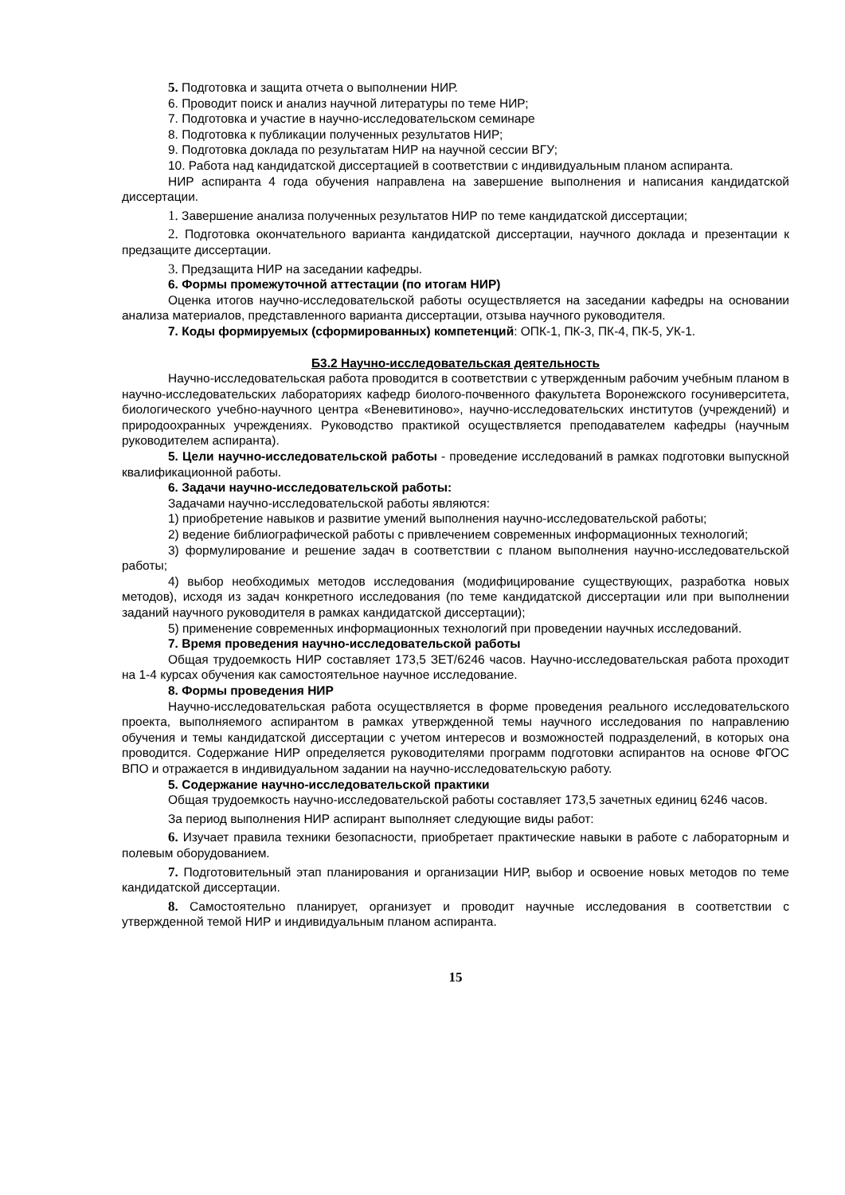5. Подготовка и защита отчета о выполнении НИР.
6. Проводит поиск и анализ научной литературы по теме НИР;
7. Подготовка и участие в научно-исследовательском семинаре
8. Подготовка к публикации полученных результатов НИР;
9. Подготовка доклада по результатам НИР на научной сессии ВГУ;
10. Работа над кандидатской диссертацией в соответствии с индивидуальным планом аспиранта.
НИР аспиранта 4 года обучения направлена на завершение выполнения и написания кандидатской диссертации.
1. Завершение анализа полученных результатов НИР по теме кандидатской диссертации;
2. Подготовка окончательного варианта кандидатской диссертации, научного доклада и презентации к предзащите диссертации.
3. Предзащита НИР на заседании кафедры.
6. Формы промежуточной аттестации (по итогам НИР)
Оценка итогов научно-исследовательской работы осуществляется на заседании кафедры на основании анализа материалов, представленного варианта диссертации, отзыва научного руководителя.
7. Коды формируемых (сформированных) компетенций: ОПК-1, ПК-3, ПК-4, ПК-5, УК-1.
Б3.2 Научно-исследовательская деятельность
Научно-исследовательская работа проводится в соответствии с утвержденным рабочим учебным планом в научно-исследовательских лабораториях кафедр биолого-почвенного факультета Воронежского госуниверситета, биологического учебно-научного центра «Веневитиново», научно-исследовательских институтов (учреждений) и природоохранных учреждениях. Руководство практикой осуществляется преподавателем кафедры (научным руководителем аспиранта).
5. Цели научно-исследовательской работы - проведение исследований в рамках подготовки выпускной квалификационной работы.
6. Задачи научно-исследовательской работы:
Задачами научно-исследовательской работы являются:
1) приобретение навыков и развитие умений выполнения научно-исследовательской работы;
2) ведение библиографической работы с привлечением современных информационных технологий;
3) формулирование и решение задач в соответствии с планом выполнения научно-исследовательской работы;
4) выбор необходимых методов исследования (модифицирование существующих, разработка новых методов), исходя из задач конкретного исследования (по теме кандидатской диссертации или при выполнении заданий научного руководителя в рамках кандидатской диссертации);
5) применение современных информационных технологий при проведении научных исследований.
7. Время проведения научно-исследовательской работы
Общая трудоемкость НИР составляет 173,5 ЗЕТ/6246 часов. Научно-исследовательская работа проходит на 1-4 курсах обучения как самостоятельное научное исследование.
8. Формы проведения НИР
Научно-исследовательская работа осуществляется в форме проведения реального исследовательского проекта, выполняемого аспирантом в рамках утвержденной темы научного исследования по направлению обучения и темы кандидатской диссертации с учетом интересов и возможностей подразделений, в которых она проводится. Содержание НИР определяется руководителями программ подготовки аспирантов на основе ФГОС ВПО и отражается в индивидуальном задании на научно-исследовательскую работу.
5. Содержание научно-исследовательской практики
Общая трудоемкость научно-исследовательской работы составляет 173,5 зачетных единиц 6246 часов.
За период выполнения НИР аспирант выполняет следующие виды работ:
6. Изучает правила техники безопасности, приобретает практические навыки в работе с лабораторным и полевым оборудованием.
7. Подготовительный этап планирования и организации НИР, выбор и освоение новых методов по теме кандидатской диссертации.
8. Самостоятельно планирует, организует и проводит научные исследования в соответствии с утвержденной темой НИР и индивидуальным планом аспиранта.
15